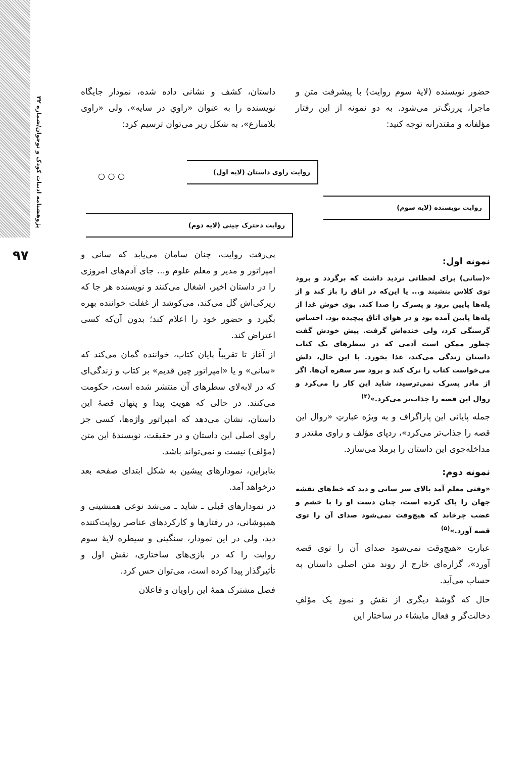پژوهشنامه ادبیات کودک و نوجوان/شماره ۳۲
۹۷
حضور نویسنده (لایهٔ سوم روایت) با پیشرفت متن و ماجرا، پررنگ‌تر می‌شود. به دو نمونه از این رفتار مؤلفانه و مقتدرانه توجه کنید:
داستان، کشف و نشانی داده شده، نمودار جایگاه نویسنده را به عنوان «راویِ در سایه»، ولی «راوی بلامنازع»، به شکل زیر می‌توان ترسیم کرد:
روایت راوی داستان (لایه اول)
○ ○ ○
روایت نویسنده (لایه سوم)
روایت دخترک چینی (لایه دوم)
نمونه اول:
«(سانی) برای لحظاتی تردید داشت که برگردد و برود توی کلاس بنشیند و... یا این‌که در اتاق را باز کند و از پله‌ها پایین برود و پسرک را صدا کند. بوی خوش غذا از پله‌ها پایین آمده بود و در هوای اتاق پیچیده بود. احساس گرسنگی کرد، ولی خنده‌اش گرفت. پیش خودش گفت چطور ممکن است آدمی که در سطرهای یک کتاب داستان زندگی می‌کند، غذا بخورد. با این حال، دلش می‌خواست کتاب را ترک کند و برود سر سفره آن‌ها. اگر از مادر پسرک نمی‌ترسید، شاید این کار را می‌کرد و روال این قصه را جذاب‌تر می‌کرد.»<sup>(۴)</sup>
جمله پایانی این پاراگراف و به ویژه عبارتِ «روال این قصه را جذاب‌تر می‌کرد»، ردپای مؤلف و راوی مقتدر و مداخله‌جوی این داستان را برملا می‌سازد.
نمونه دوم:
«وقتی معلم آمد بالای سر سانی و دید که خط‌های نقشه جهان را پاک کرده است، چنان دست او را با خشم و غضب چرخاند که هیچ‌وقت نمی‌شود صدای آن را توی قصه آورد.»<sup>(۵)</sup>
عبارتِ «هیچ‌وقت نمی‌شود صدای آن را توی قصه آورد»، گزاره‌ای خارج از روند متن اصلی داستان به حساب می‌آید.
حال که گوشهٔ دیگری از نقش و نمودِ یک مؤلفِ دخالت‌گر و فعال مایشاء در ساختار این
پی‌رفت روایت، چنان سامان می‌یابد که سانی و امپراتور و مدیر و معلم علوم و... جای آدم‌های امروزی را در داستان اخیر، اشغال می‌کنند و نویسنده هر جا که زیرکی‌اش گل می‌کند، می‌کوشد از غفلت خواننده بهره بگیرد و حضور خود را اعلام کند؛ بدون آن‌که کسی اعتراض کند.
از آغاز تا تقریباً پایان کتاب، خواننده گمان می‌کند که «سانی» و یا «امپراتور چین قدیم» بر کتاب و زندگی‌ای که در لابه‌لای سطرهای آن منتشر شده است، حکومت می‌کنند. در حالی که هویتِ پیدا و پنهان قصهٔ این داستان، نشان می‌دهد که امپراتور واژه‌ها، کسی جز راوی اصلی این داستان و در حقیقت، نویسندهٔ این متن (مؤلف) نیست و نمی‌تواند باشد.
بنابراین، نمودارهای پیشین به شکل ابتدای صفحه بعد درخواهد آمد.
در نمودارهای قبلی ـ شاید ـ می‌شد نوعی همنشینی و همپوشانی، در رفتارها و کارکردهای عناصر روایت‌کننده دید، ولی در این نمودار، سنگینی و سیطره لایهٔ سوم روایت را که در بازی‌های ساختاری، نقش اول و تأثیرگذار پیدا کرده است، می‌توان حس کرد.
فصل مشترک همهٔ این راویان و فاعلان